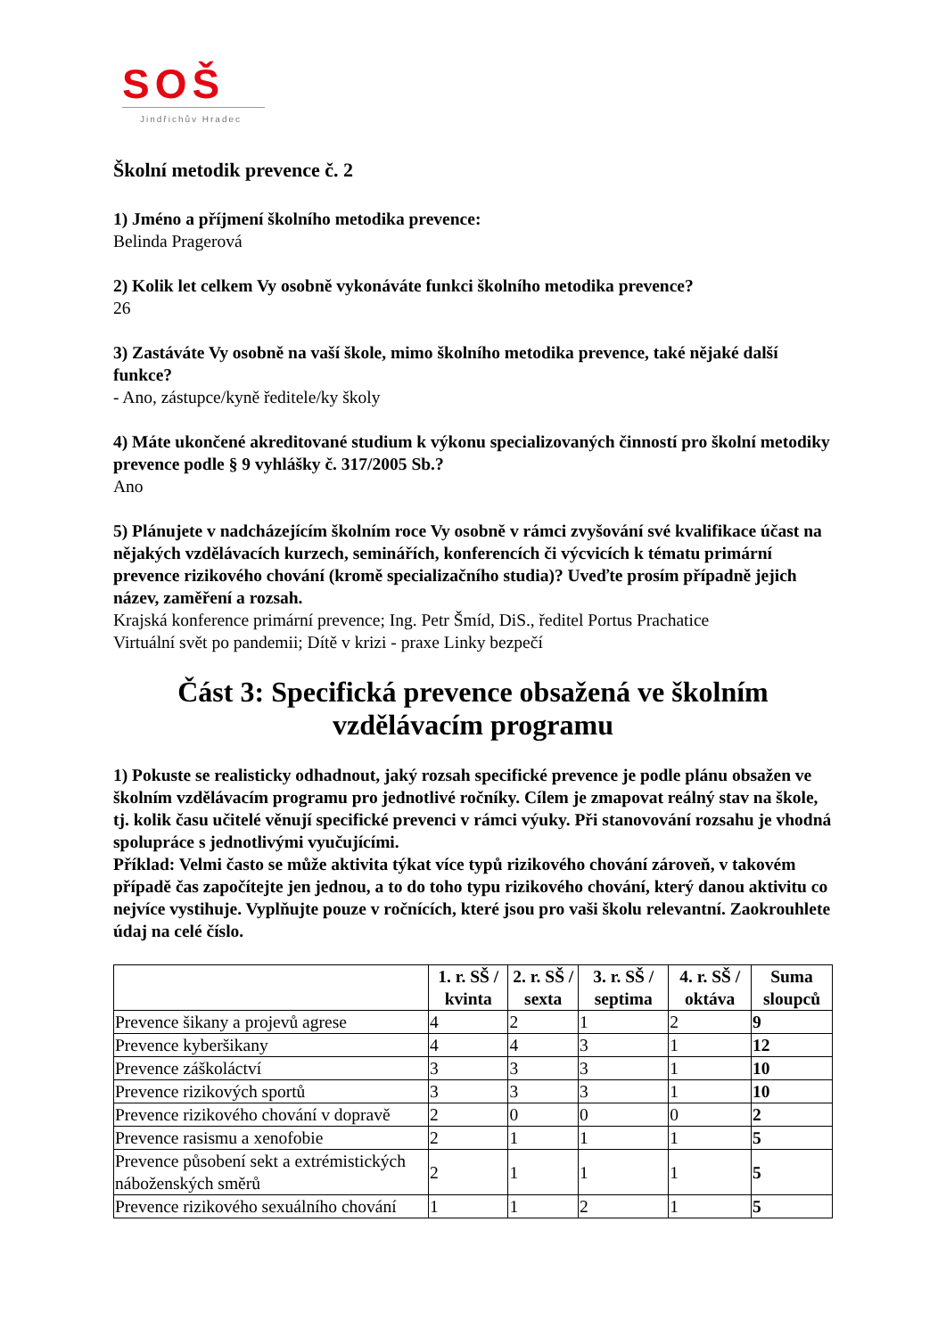SOŠ
Jindřichův Hradec
Školní metodik prevence č. 2
1) Jméno a příjmení školního metodika prevence:
Belinda Pragerová
2) Kolik let celkem Vy osobně vykonáváte funkci školního metodika prevence?
26
3) Zastáváte Vy osobně na vaší škole, mimo školního metodika prevence, také nějaké další funkce?
- Ano, zástupce/kyně ředitele/ky školy
4) Máte ukončené akreditované studium k výkonu specializovaných činností pro školní metodiky prevence podle § 9 vyhlášky č. 317/2005 Sb.?
Ano
5) Plánujete v nadcházejícím školním roce Vy osobně v rámci zvyšování své kvalifikace účast na nějakých vzdělávacích kurzech, seminářích, konferencích či výcvicích k tématu primární prevence rizikového chování (kromě specializačního studia)? Uveďte prosím případně jejich název, zaměření a rozsah.
Krajská konference primární prevence; Ing. Petr Šmíd, DiS., ředitel Portus Prachatice
Virtuální svět po pandemii; Dítě v krizi - praxe Linky bezpečí
Část 3: Specifická prevence obsažená ve školním vzdělávacím programu
1) Pokuste se realisticky odhadnout, jaký rozsah specifické prevence je podle plánu obsažen ve školním vzdělávacím programu pro jednotlivé ročníky. Cílem je zmapovat reálný stav na škole, tj. kolik času učitelé věnují specifické prevenci v rámci výuky. Při stanovování rozsahu je vhodná spolupráce s jednotlivými vyučujícími.
Příklad: Velmi často se může aktivita týkat více typů rizikového chování zároveň, v takovém případě čas započítejte jen jednou, a to do toho typu rizikového chování, který danou aktivitu co nejvíce vystihuje. Vyplňujte pouze v ročnících, které jsou pro vaši školu relevantní. Zaokrouhlete údaj na celé číslo.
| | 1. r. SŠ / kvinta | 2. r. SŠ / sexta | 3. r. SŠ / septima | 4. r. SŠ / oktáva | Suma sloupců |
| --- | --- | --- | --- | --- | --- |
| Prevence šikany a projevů agrese | 4 | 2 | 1 | 2 | 9 |
| Prevence kyberšikany | 4 | 4 | 3 | 1 | 12 |
| Prevence záškoláctví | 3 | 3 | 3 | 1 | 10 |
| Prevence rizikových sportů | 3 | 3 | 3 | 1 | 10 |
| Prevence rizikového chování v dopravě | 2 | 0 | 0 | 0 | 2 |
| Prevence rasismu a xenofobie | 2 | 1 | 1 | 1 | 5 |
| Prevence působení sekt a extrémistických náboženských směrů | 2 | 1 | 1 | 1 | 5 |
| Prevence rizikového sexuálního chování | 1 | 1 | 2 | 1 | 5 |